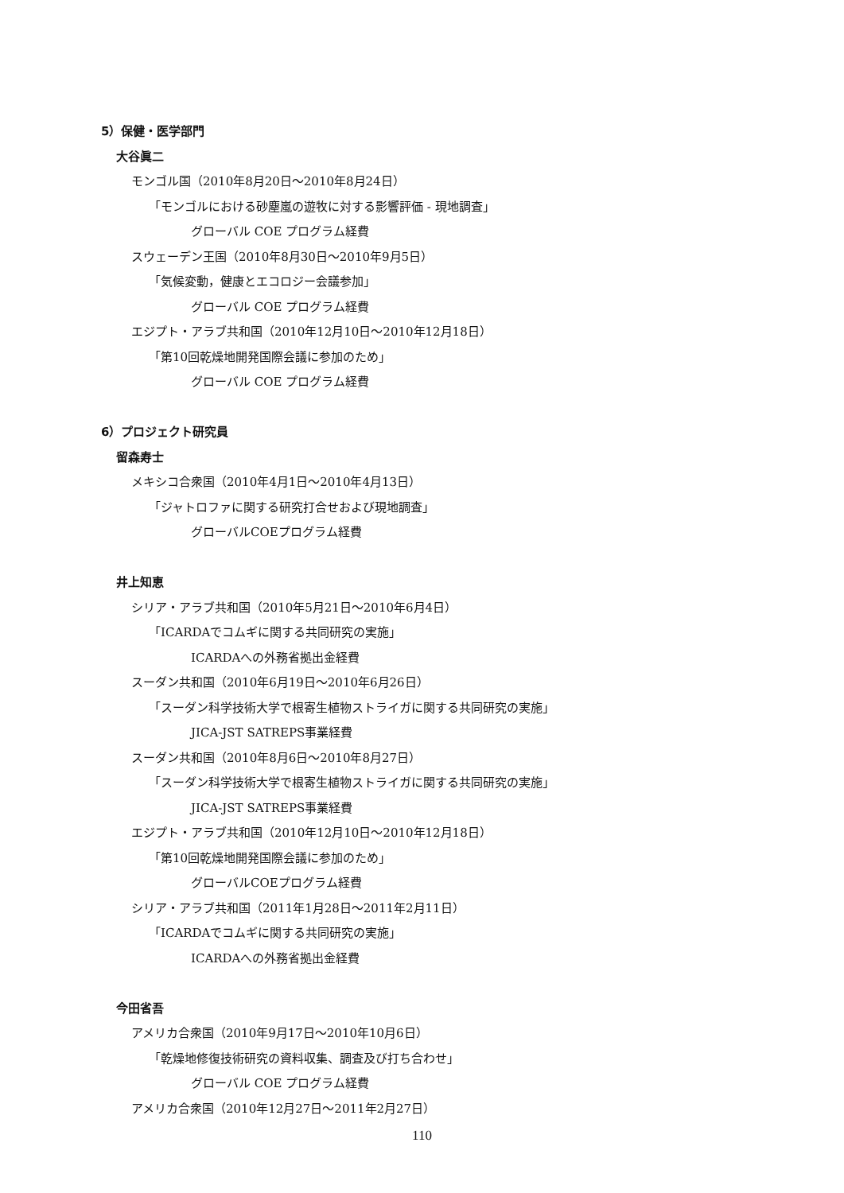5）保健・医学部門
大谷眞二
モンゴル国（2010年8月20日～2010年8月24日）
「モンゴルにおける砂塵嵐の遊牧に対する影響評価 - 現地調査」
グローバル COE プログラム経費
スウェーデン王国（2010年8月30日～2010年9月5日）
「気候変動，健康とエコロジー会議参加」
グローバル COE プログラム経費
エジプト・アラブ共和国（2010年12月10日～2010年12月18日）
「第10回乾燥地開発国際会議に参加のため」
グローバル COE プログラム経費
6）プロジェクト研究員
留森寿士
メキシコ合衆国（2010年4月1日～2010年4月13日）
「ジャトロファに関する研究打合せおよび現地調査」
グローバルCOEプログラム経費
井上知恵
シリア・アラブ共和国（2010年5月21日～2010年6月4日）
「ICARDAでコムギに関する共同研究の実施」
ICARDAへの外務省拠出金経費
スーダン共和国（2010年6月19日～2010年6月26日）
「スーダン科学技術大学で根寄生植物ストライガに関する共同研究の実施」
JICA-JST SATREPS事業経費
スーダン共和国（2010年8月6日～2010年8月27日）
「スーダン科学技術大学で根寄生植物ストライガに関する共同研究の実施」
JICA-JST SATREPS事業経費
エジプト・アラブ共和国（2010年12月10日～2010年12月18日）
「第10回乾燥地開発国際会議に参加のため」
グローバルCOEプログラム経費
シリア・アラブ共和国（2011年1月28日～2011年2月11日）
「ICARDAでコムギに関する共同研究の実施」
ICARDAへの外務省拠出金経費
今田省吾
アメリカ合衆国（2010年9月17日～2010年10月6日）
「乾燥地修復技術研究の資料収集、調査及び打ち合わせ」
グローバル COE プログラム経費
アメリカ合衆国（2010年12月27日～2011年2月27日）
110